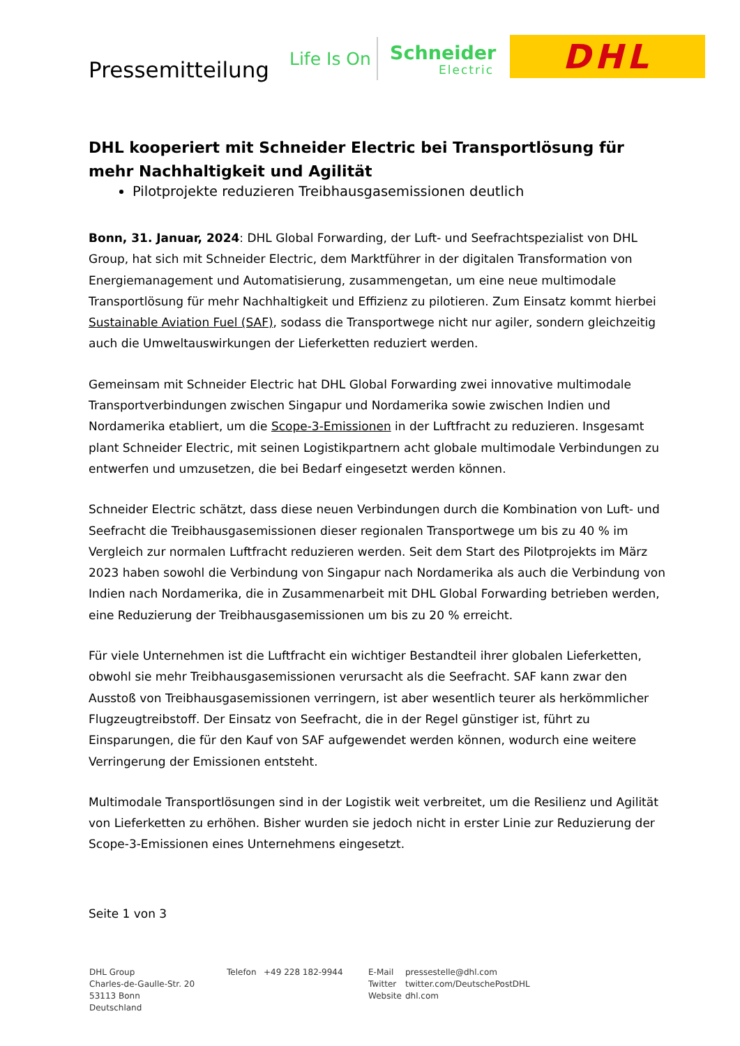Pressemitteilung Life Is On Schneider
Electric
DHL
DHL kooperiert mit Schneider Electric bei Transportlösung für mehr Nachhaltigkeit und Agilität
Pilotprojekte reduzieren Treibhausgasemissionen deutlich
Bonn, 31. Januar, 2024: DHL Global Forwarding, der Luft- und Seefrachtspezialist von DHL Group, hat sich mit Schneider Electric, dem Marktführer in der digitalen Transformation von Energiemanagement und Automatisierung, zusammengetan, um eine neue multimodale Transportlösung für mehr Nachhaltigkeit und Effizienz zu pilotieren. Zum Einsatz kommt hierbei Sustainable Aviation Fuel (SAF), sodass die Transportwege nicht nur agiler, sondern gleichzeitig auch die Umweltauswirkungen der Lieferketten reduziert werden.
Gemeinsam mit Schneider Electric hat DHL Global Forwarding zwei innovative multimodale Transportverbindungen zwischen Singapur und Nordamerika sowie zwischen Indien und Nordamerika etabliert, um die Scope-3-Emissionen in der Luftfracht zu reduzieren. Insgesamt plant Schneider Electric, mit seinen Logistikpartnern acht globale multimodale Verbindungen zu entwerfen und umzusetzen, die bei Bedarf eingesetzt werden können.
Schneider Electric schätzt, dass diese neuen Verbindungen durch die Kombination von Luft- und Seefracht die Treibhausgasemissionen dieser regionalen Transportwege um bis zu 40 % im Vergleich zur normalen Luftfracht reduzieren werden. Seit dem Start des Pilotprojekts im März 2023 haben sowohl die Verbindung von Singapur nach Nordamerika als auch die Verbindung von Indien nach Nordamerika, die in Zusammenarbeit mit DHL Global Forwarding betrieben werden, eine Reduzierung der Treibhausgasemissionen um bis zu 20 % erreicht.
Für viele Unternehmen ist die Luftfracht ein wichtiger Bestandteil ihrer globalen Lieferketten, obwohl sie mehr Treibhausgasemissionen verursacht als die Seefracht. SAF kann zwar den Ausstoß von Treibhausgasemissionen verringern, ist aber wesentlich teurer als herkömmlicher Flugzeugtreibstoff. Der Einsatz von Seefracht, die in der Regel günstiger ist, führt zu Einsparungen, die für den Kauf von SAF aufgewendet werden können, wodurch eine weitere Verringerung der Emissionen entsteht.
Multimodale Transportlösungen sind in der Logistik weit verbreitet, um die Resilienz und Agilität von Lieferketten zu erhöhen. Bisher wurden sie jedoch nicht in erster Linie zur Reduzierung der Scope-3-Emissionen eines Unternehmens eingesetzt.
Seite 1 von 3
DHL Group
Charles-de-Gaulle-Str. 20
53113 Bonn
Deutschland
Telefon +49 228 182-9944 E-Mail
Twitter
Website
pressestelle@dhl.com
twitter.com/DeutschePostDHL
dhl.com